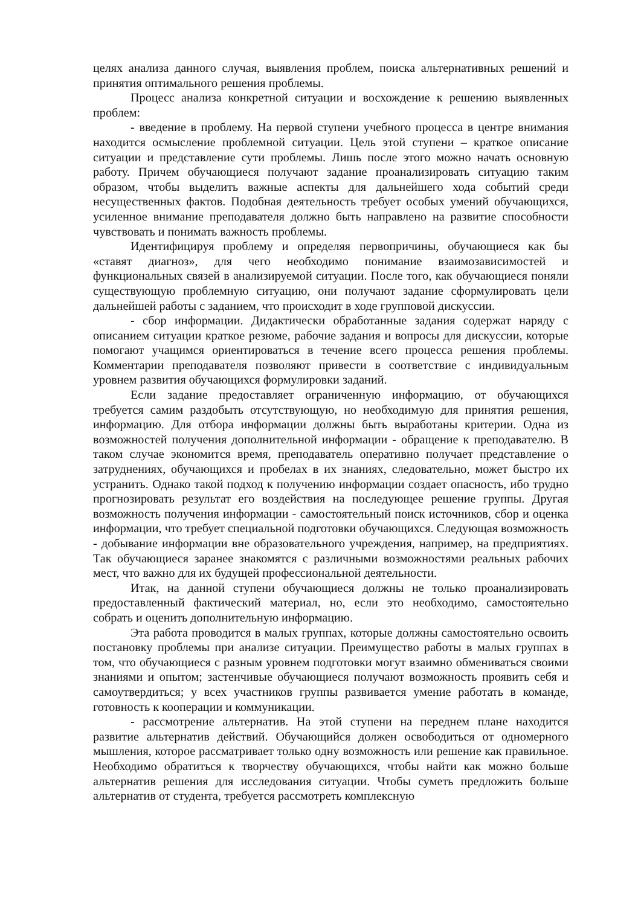целях анализа данного случая, выявления проблем, поиска альтернативных решений и принятия оптимального решения проблемы.
Процесс анализа конкретной ситуации и восхождение к решению выявленных проблем:
- введение в проблему. На первой ступени учебного процесса в центре внимания находится осмысление проблемной ситуации. Цель этой ступени – краткое описание ситуации и представление сути проблемы. Лишь после этого можно начать основную работу. Причем обучающиеся получают задание проанализировать ситуацию таким образом, чтобы выделить важные аспекты для дальнейшего хода событий среди несущественных фактов. Подобная деятельность требует особых умений обучающихся, усиленное внимание преподавателя должно быть направлено на развитие способности чувствовать и понимать важность проблемы.
Идентифицируя проблему и определяя первопричины, обучающиеся как бы «ставят диагноз», для чего необходимо понимание взаимозависимостей и функциональных связей в анализируемой ситуации. После того, как обучающиеся поняли существующую проблемную ситуацию, они получают задание сформулировать цели дальнейшей работы с заданием, что происходит в ходе групповой дискуссии.
- сбор информации. Дидактически обработанные задания содержат наряду с описанием ситуации краткое резюме, рабочие задания и вопросы для дискуссии, которые помогают учащимся ориентироваться в течение всего процесса решения проблемы. Комментарии преподавателя позволяют привести в соответствие с индивидуальным уровнем развития обучающихся формулировки заданий.
Если задание предоставляет ограниченную информацию, от обучающихся требуется самим раздобыть отсутствующую, но необходимую для принятия решения, информацию. Для отбора информации должны быть выработаны критерии. Одна из возможностей получения дополнительной информации - обращение к преподавателю. В таком случае экономится время, преподаватель оперативно получает представление о затруднениях, обучающихся и пробелах в их знаниях, следовательно, может быстро их устранить. Однако такой подход к получению информации создает опасность, ибо трудно прогнозировать результат его воздействия на последующее решение группы. Другая возможность получения информации - самостоятельный поиск источников, сбор и оценка информации, что требует специальной подготовки обучающихся. Следующая возможность - добывание информации вне образовательного учреждения, например, на предприятиях. Так обучающиеся заранее знакомятся с различными возможностями реальных рабочих мест, что важно для их будущей профессиональной деятельности.
Итак, на данной ступени обучающиеся должны не только проанализировать предоставленный фактический материал, но, если это необходимо, самостоятельно собрать и оценить дополнительную информацию.
Эта работа проводится в малых группах, которые должны самостоятельно освоить постановку проблемы при анализе ситуации. Преимущество работы в малых группах в том, что обучающиеся с разным уровнем подготовки могут взаимно обмениваться своими знаниями и опытом; застенчивые обучающиеся получают возможность проявить себя и самоутвердиться; у всех участников группы развивается умение работать в команде, готовность к кооперации и коммуникации.
- рассмотрение альтернатив. На этой ступени на переднем плане находится развитие альтернатив действий. Обучающийся должен освободиться от одномерного мышления, которое рассматривает только одну возможность или решение как правильное. Необходимо обратиться к творчеству обучающихся, чтобы найти как можно больше альтернатив решения для исследования ситуации. Чтобы суметь предложить больше альтернатив от студента, требуется рассмотреть комплексную